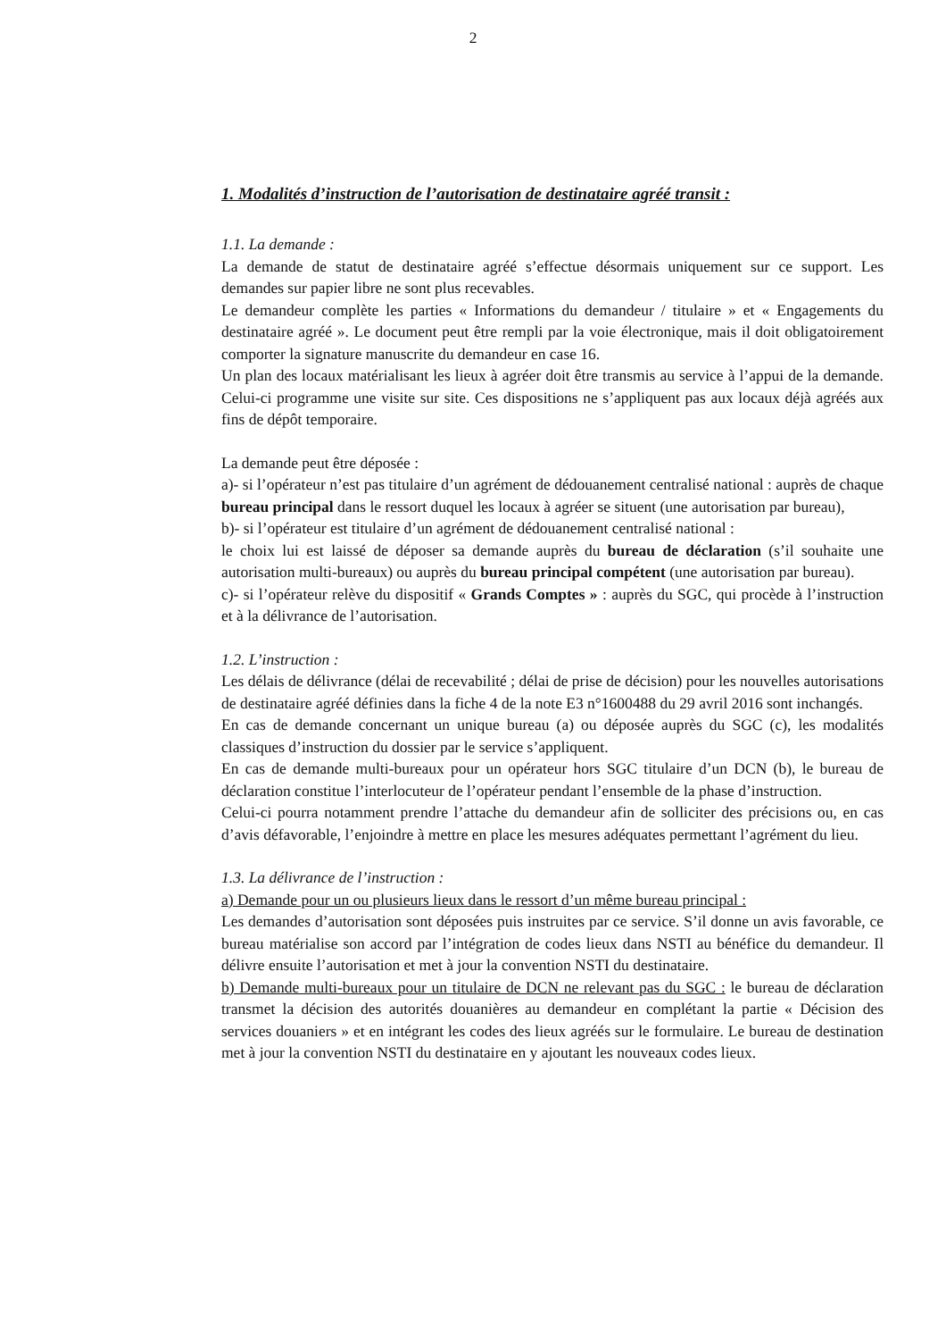2
1. Modalités d’instruction de l’autorisation de destinataire agréé transit :
1.1. La demande :
La demande de statut de destinataire agréé s’effectue désormais uniquement sur ce support. Les demandes sur papier libre ne sont plus recevables.
Le demandeur complète les parties « Informations du demandeur / titulaire » et « Engagements du destinataire agréé ». Le document peut être rempli par la voie électronique, mais il doit obligatoirement comporter la signature manuscrite du demandeur en case 16.
Un plan des locaux matérialisant les lieux à agréer doit être transmis au service à l’appui de la demande. Celui-ci programme une visite sur site. Ces dispositions ne s’appliquent pas aux locaux déjà agréés aux fins de dépôt temporaire.
La demande peut être déposée :
a)- si l’opérateur n’est pas titulaire d’un agrément de dédouanement centralisé national : auprès de chaque bureau principal dans le ressort duquel les locaux à agréer se situent (une autorisation par bureau),
b)- si l’opérateur est titulaire d’un agrément de dédouanement centralisé national :
le choix lui est laissé de déposer sa demande auprès du bureau de déclaration (s’il souhaite une autorisation multi-bureaux) ou auprès du bureau principal compétent (une autorisation par bureau).
c)- si l’opérateur relève du dispositif « Grands Comptes » : auprès du SGC, qui procède à l’instruction et à la délivrance de l’autorisation.
1.2. L’instruction :
Les délais de délivrance (délai de recevabilité ; délai de prise de décision) pour les nouvelles autorisations de destinataire agréé définies dans la fiche 4 de la note E3 n°1600488 du 29 avril 2016 sont inchangés.
En cas de demande concernant un unique bureau (a) ou déposée auprès du SGC (c), les modalités classiques d’instruction du dossier par le service s’appliquent.
En cas de demande multi-bureaux pour un opérateur hors SGC titulaire d’un DCN (b), le bureau de déclaration constitue l’interlocuteur de l’opérateur pendant l’ensemble de la phase d’instruction.
Celui-ci pourra notamment prendre l’attache du demandeur afin de solliciter des précisions ou, en cas d’avis défavorable, l’enjoindre à mettre en place les mesures adéquates permettant l’agrément du lieu.
1.3. La délivrance de l’instruction :
a) Demande pour un ou plusieurs lieux dans le ressort d’un même bureau principal :
Les demandes d’autorisation sont déposées puis instruites par ce service. S’il donne un avis favorable, ce bureau matérialise son accord par l’intégration de codes lieux dans NSTI au bénéfice du demandeur. Il délivre ensuite l’autorisation et met à jour la convention NSTI du destinataire.
b) Demande multi-bureaux pour un titulaire de DCN ne relevant pas du SGC : le bureau de déclaration transmet la décision des autorités douanières au demandeur en complétant la partie « Décision des services douaniers » et en intégrant les codes des lieux agréés sur le formulaire. Le bureau de destination met à jour la convention NSTI du destinataire en y ajoutant les nouveaux codes lieux.